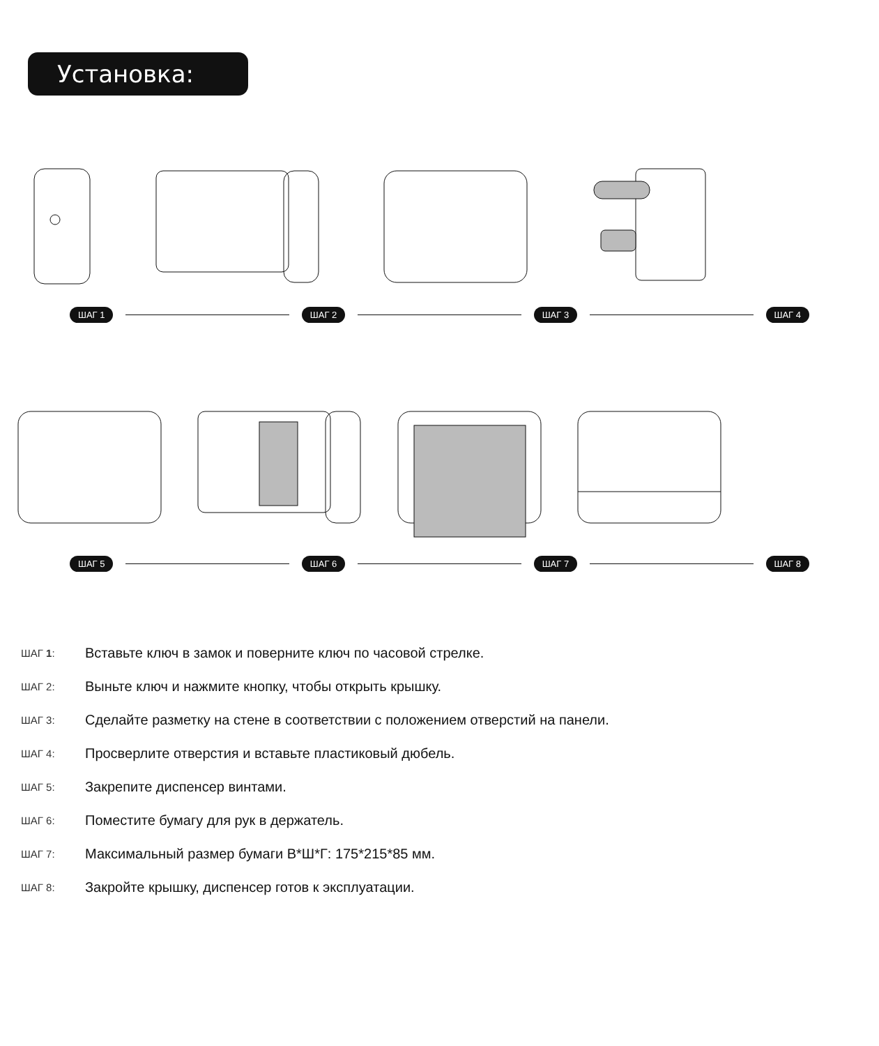Установка:
ШАГ 1 ШАГ 2 ШАГ 3 ШАГ 4
ШАГ 5 ШАГ 6 ШАГ 7 ШАГ 8
ШАГ 1: Вставьте ключ в замок и поверните ключ по часовой стрелке.
ШАГ 2: Выньте ключ и нажмите кнопку, чтобы открыть крышку.
ШАГ 3: Сделайте разметку на стене в соответствии с положением отверстий на панели.
ШАГ 4: Просверлите отверстия и вставьте пластиковый дюбель.
ШАГ 5: Закрепите диспенсер винтами.
ШАГ 6: Поместите бумагу для рук в держатель.
ШАГ 7: Максимальный размер бумаги В*Ш*Г: 175*215*85 мм.
ШАГ 8: Закройте крышку, диспенсер готов к эксплуатации.